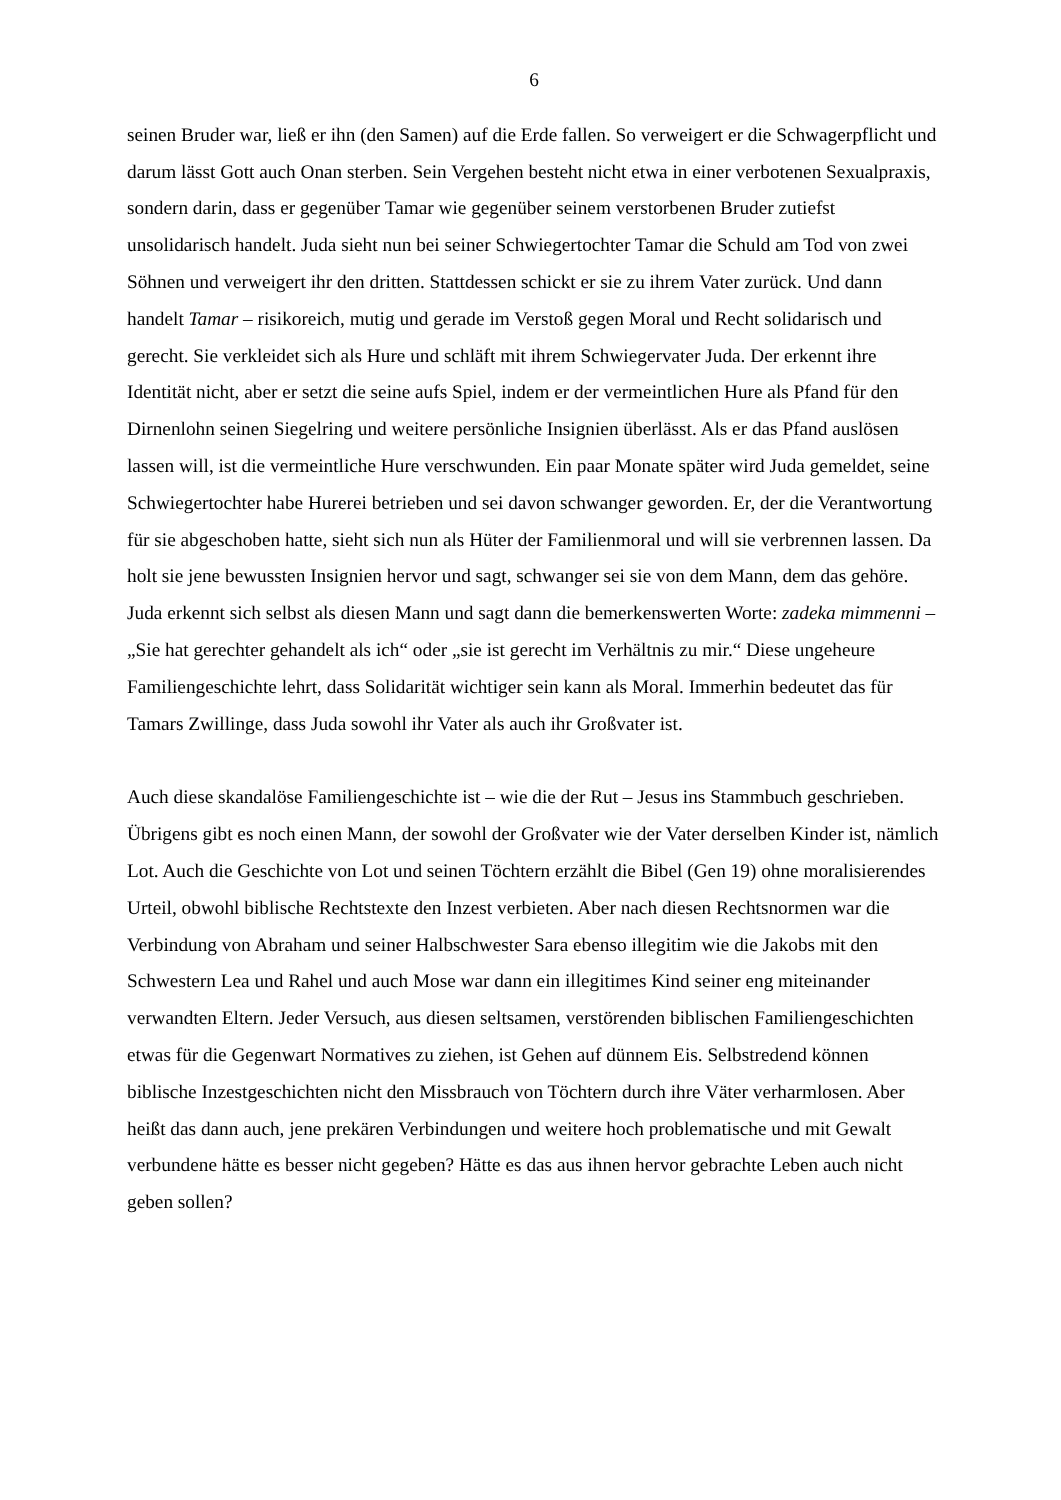6
seinen Bruder war, ließ er ihn (den Samen) auf die Erde fallen. So verweigert er die Schwagerpflicht und darum lässt Gott auch Onan sterben. Sein Vergehen besteht nicht etwa in einer verbotenen Sexualpraxis, sondern darin, dass er gegenüber Tamar wie gegenüber seinem verstorbenen Bruder zutiefst unsolidarisch handelt. Juda sieht nun bei seiner Schwiegertochter Tamar die Schuld am Tod von zwei Söhnen und verweigert ihr den dritten. Stattdessen schickt er sie zu ihrem Vater zurück. Und dann handelt Tamar – risikoreich, mutig und gerade im Verstoß gegen Moral und Recht solidarisch und gerecht. Sie verkleidet sich als Hure und schläft mit ihrem Schwiegervater Juda. Der erkennt ihre Identität nicht, aber er setzt die seine aufs Spiel, indem er der vermeintlichen Hure als Pfand für den Dirnenlohn seinen Siegelring und weitere persönliche Insignien überlässt. Als er das Pfand auslösen lassen will, ist die vermeintliche Hure verschwunden. Ein paar Monate später wird Juda gemeldet, seine Schwiegertochter habe Hurerei betrieben und sei davon schwanger geworden. Er, der die Verantwortung für sie abgeschoben hatte, sieht sich nun als Hüter der Familienmoral und will sie verbrennen lassen. Da holt sie jene bewussten Insignien hervor und sagt, schwanger sei sie von dem Mann, dem das gehöre. Juda erkennt sich selbst als diesen Mann und sagt dann die bemerkenswerten Worte: zadeka mimmenni – „Sie hat gerechter gehandelt als ich“ oder „sie ist gerecht im Verhältnis zu mir.“ Diese ungeheure Familiengeschichte lehrt, dass Solidarität wichtiger sein kann als Moral. Immerhin bedeutet das für Tamars Zwillinge, dass Juda sowohl ihr Vater als auch ihr Großvater ist.
Auch diese skandalöse Familiengeschichte ist – wie die der Rut – Jesus ins Stammbuch geschrieben. Übrigens gibt es noch einen Mann, der sowohl der Großvater wie der Vater derselben Kinder ist, nämlich Lot. Auch die Geschichte von Lot und seinen Töchtern erzählt die Bibel (Gen 19) ohne moralisierendes Urteil, obwohl biblische Rechtstexte den Inzest verbieten. Aber nach diesen Rechtsnormen war die Verbindung von Abraham und seiner Halbschwester Sara ebenso illegitim wie die Jakobs mit den Schwestern Lea und Rahel und auch Mose war dann ein illegitimes Kind seiner eng miteinander verwandten Eltern. Jeder Versuch, aus diesen seltsamen, verstörenden biblischen Familiengeschichten etwas für die Gegenwart Normatives zu ziehen, ist Gehen auf dünnem Eis. Selbstredend können biblische Inzestgeschichten nicht den Missbrauch von Töchtern durch ihre Väter verharmlosen. Aber heißt das dann auch, jene prekären Verbindungen und weitere hoch problematische und mit Gewalt verbundene hätte es besser nicht gegeben? Hätte es das aus ihnen hervor gebrachte Leben auch nicht geben sollen?